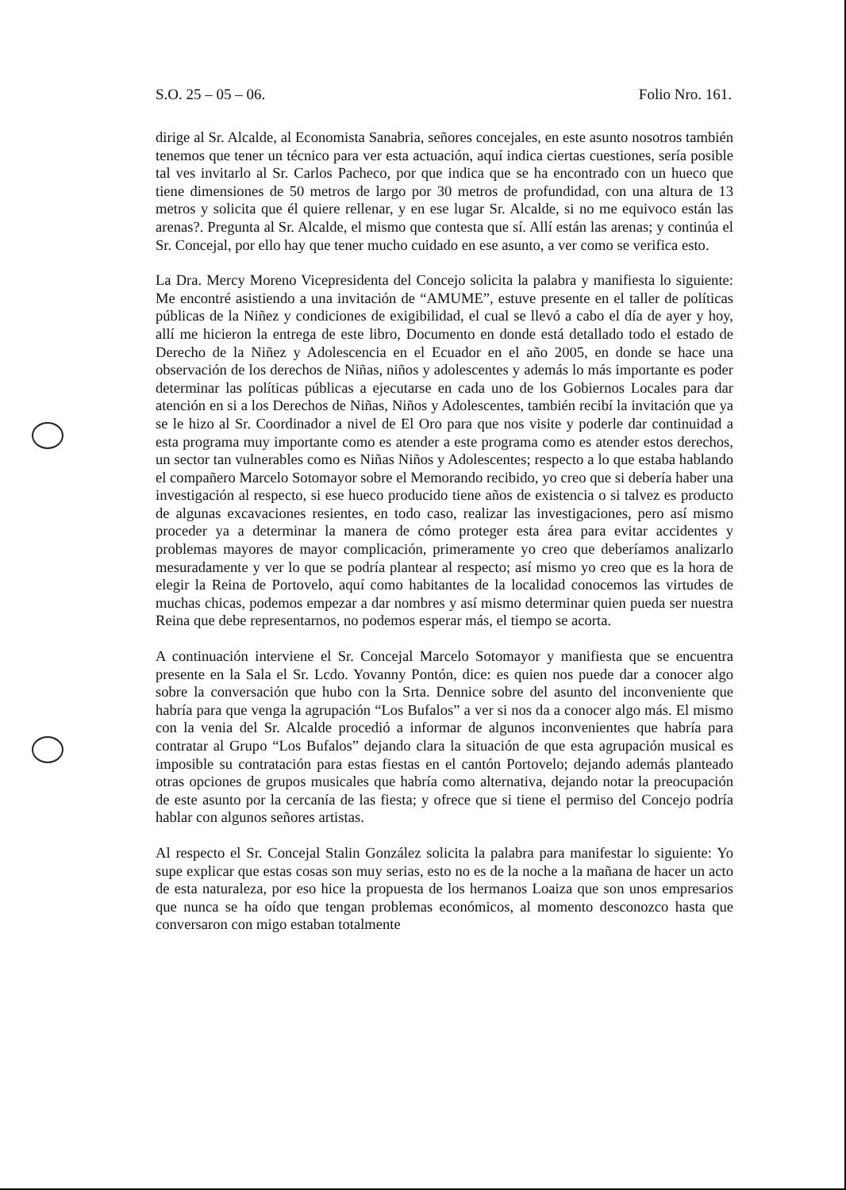S.O. 25 – 05 – 06. Folio Nro. 161.
dirige al Sr. Alcalde, al Economista Sanabria, señores concejales, en este asunto nosotros también tenemos que tener un técnico para ver esta actuación, aquí indica ciertas cuestiones, sería posible tal ves invitarlo al Sr. Carlos Pacheco, por que indica que se ha encontrado con un hueco que tiene dimensiones de 50 metros de largo por 30 metros de profundidad, con una altura de 13 metros y solicita que él quiere rellenar, y en ese lugar Sr. Alcalde, si no me equivoco están las arenas?. Pregunta al Sr. Alcalde, el mismo que contesta que sí. Allí están las arenas; y continúa el Sr. Concejal, por ello hay que tener mucho cuidado en ese asunto, a ver como se verifica esto.
La Dra. Mercy Moreno Vicepresidenta del Concejo solicita la palabra y manifiesta lo siguiente: Me encontré asistiendo a una invitación de “AMUME”, estuve presente en el taller de políticas públicas de la Niñez y condiciones de exigibilidad, el cual se llevó a cabo el día de ayer y hoy, allí me hicieron la entrega de este libro, Documento en donde está detallado todo el estado de Derecho de la Niñez y Adolescencia en el Ecuador en el año 2005, en donde se hace una observación de los derechos de Niñas, niños y adolescentes y además lo más importante es poder determinar las políticas públicas a ejecutarse en cada uno de los Gobiernos Locales para dar atención en si a los Derechos de Niñas, Niños y Adolescentes, también recibí la invitación que ya se le hizo al Sr. Coordinador a nivel de El Oro para que nos visite y poderle dar continuidad a esta programa muy importante como es atender a este programa como es atender estos derechos, un sector tan vulnerables como es Niñas Niños y Adolescentes; respecto a lo que estaba hablando el compañero Marcelo Sotomayor sobre el Memorando recibido, yo creo que si debería haber una investigación al respecto, si ese hueco producido tiene años de existencia o si talvez es producto de algunas excavaciones resientes, en todo caso, realizar las investigaciones, pero así mismo proceder ya a determinar la manera de cómo proteger esta área para evitar accidentes y problemas mayores de mayor complicación, primeramente yo creo que deberíamos analizarlo mesuradamente y ver lo que se podría plantear al respecto; así mismo yo creo que es la hora de elegir la Reina de Portovelo, aquí como habitantes de la localidad conocemos las virtudes de muchas chicas, podemos empezar a dar nombres y así mismo determinar quien pueda ser nuestra Reina que debe representarnos, no podemos esperar más, el tiempo se acorta.
A continuación interviene el Sr. Concejal Marcelo Sotomayor y manifiesta que se encuentra presente en la Sala el Sr. Lcdo. Yovanny Pontón, dice: es quien nos puede dar a conocer algo sobre la conversación que hubo con la Srta. Dennice sobre del asunto del inconveniente que habría para que venga la agrupación “Los Bufalos” a ver si nos da a conocer algo más. El mismo con la venia del Sr. Alcalde procedió a informar de algunos inconvenientes que habría para contratar al Grupo “Los Bufalos” dejando clara la situación de que esta agrupación musical es imposible su contratación para estas fiestas en el cantón Portovelo; dejando además planteado otras opciones de grupos musicales que habría como alternativa, dejando notar la preocupación de este asunto por la cercanía de las fiesta; y ofrece que si tiene el permiso del Concejo podría hablar con algunos señores artistas.
Al respecto el Sr. Concejal Stalin González solicita la palabra para manifestar lo siguiente: Yo supe explicar que estas cosas son muy serias, esto no es de la noche a la mañana de hacer un acto de esta naturaleza, por eso hice la propuesta de los hermanos Loaiza que son unos empresarios que nunca se ha oído que tengan problemas económicos, al momento desconozco hasta que conversaron con migo estaban totalmente